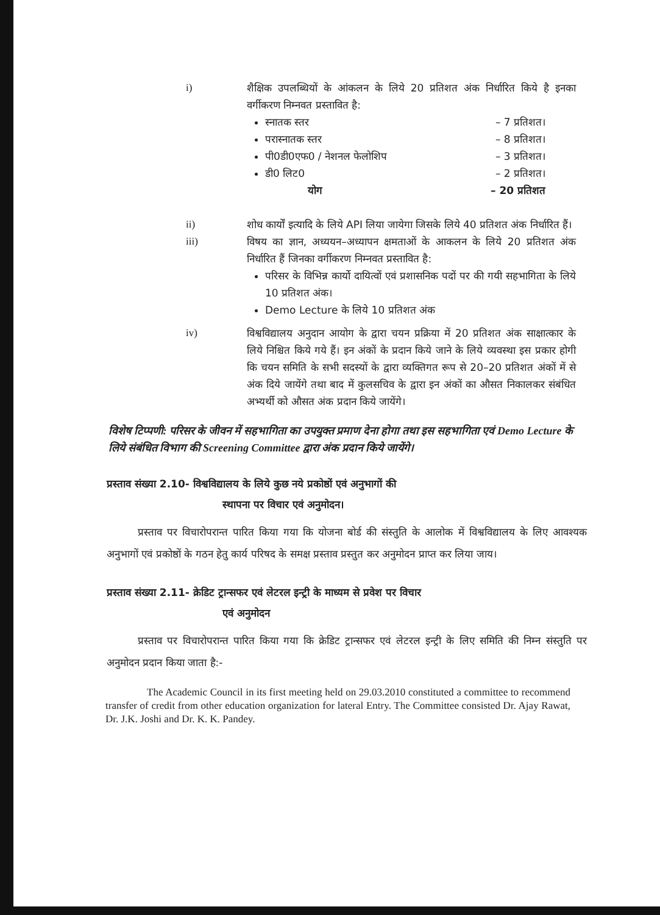i) शैक्षिक उपलब्धियों के आंकलन के लिये 20 प्रतिशत अंक निर्धारित किये है इनका वर्गीकरण निम्नवत प्रस्तावित है:
स्नातक स्तर – 7 प्रतिशत।
परास्नातक स्तर – 8 प्रतिशत।
पी0डी0एफ0 / नेशनल फेलोशिप – 3 प्रतिशत।
डी0 लिट0 – 2 प्रतिशत।
योग – 20 प्रतिशत
ii) शोध कार्यों इत्यादि के लिये API लिया जायेगा जिसके लिये 40 प्रतिशत अंक निर्धारित हैं।
iii) विषय का ज्ञान, अध्ययन–अध्यापन क्षमताओं के आकलन के लिये 20 प्रतिशत अंक निर्धारित हैं जिनका वर्गीकरण निम्नवत प्रस्तावित है:
परिसर के विभिन्न कार्यो दायित्वों एवं प्रशासनिक पदों पर की गयी सहभागिता के लिये 10 प्रतिशत अंक।
Demo Lecture के लिये 10 प्रतिशत अंक
iv) विश्वविद्यालय अनुदान आयोग के द्वारा चयन प्रक्रिया में 20 प्रतिशत अंक साक्षात्कार के लिये निश्चित किये गये हैं। इन अंकों के प्रदान किये जाने के लिये व्यवस्था इस प्रकार होगी कि चयन समिति के सभी सदस्यों के द्वारा व्यक्तिगत रूप से 20–20 प्रतिशत अंकों में से अंक दिये जायेंगे तथा बाद में कुलसचिव के द्वारा इन अंकों का औसत निकालकर संबंधित अभ्यर्थी को औसत अंक प्रदान किये जायेंगे।
विशेष टिप्पणी: परिसर के जीवन में सहभागिता का उपयुक्त प्रमाण देना होगा तथा इस सहभागिता एवं Demo Lecture के लिये संबंधित विभाग की Screening Committee द्वारा अंक प्रदान किये जायेंगे।
प्रस्ताव संख्या 2.10- विश्वविद्यालय के लिये कुछ नये प्रकोष्ठों एवं अनुभागों की
स्थापना पर विचार एवं अनुमोदन।
   प्रस्ताव पर विचारोपरान्त पारित किया गया कि योजना बोर्ड की संस्तुति के आलोक में विश्वविद्यालय के लिए आवश्यक अनुभागों एवं प्रकोष्ठों के गठन हेतु कार्य परिषद के समक्ष प्रस्ताव प्रस्तुत कर अनुमोदन प्राप्त कर लिया जाय।
प्रस्ताव संख्या 2.11- क्रेडिट ट्रान्सफर एवं लेटरल इन्ट्री के माध्यम से प्रवेश पर विचार
एवं अनुमोदन
   प्रस्ताव पर विचारोपरान्त पारित किया गया कि क्रेडिट ट्रान्सफर एवं लेटरल इन्ट्री के लिए समिति की निम्न संस्तुति पर अनुमोदन प्रदान किया जाता है:-
    The Academic Council in its first meeting held on 29.03.2010 constituted a committee to recommend transfer of credit from other education organization for lateral Entry. The Committee consisted Dr. Ajay Rawat, Dr. J.K. Joshi and Dr. K. K. Pandey.